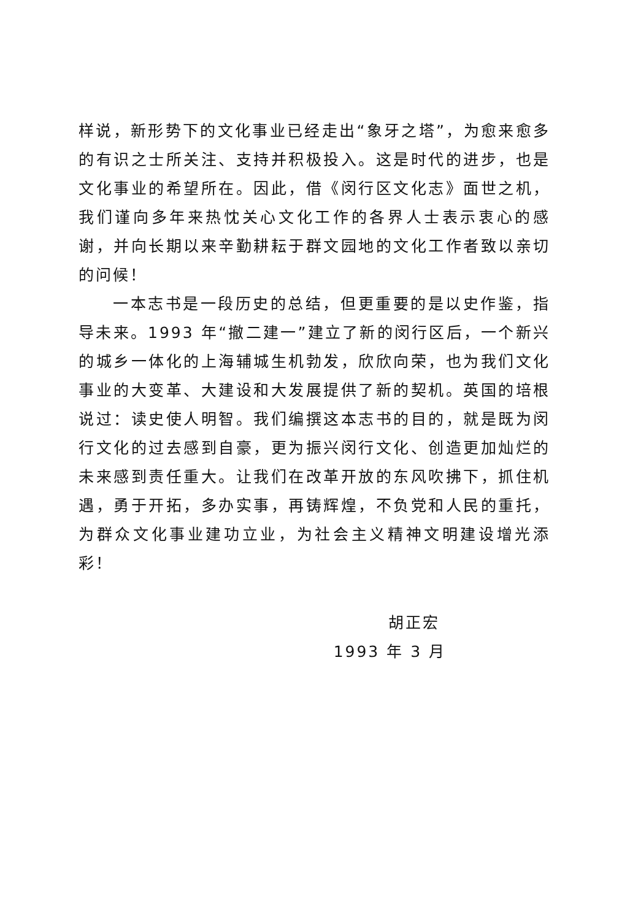样说，新形势下的文化事业已经走出“象牙之塔”，为愈来愈多的有识之士所关注、支持并积极投入。这是时代的进步，也是文化事业的希望所在。因此，借《闵行区文化志》面世之机，我们谨向多年来热忱关心文化工作的各界人士表示衷心的感谢，并向长期以来辛勤耕耘于群文园地的文化工作者致以亲切的问候！
一本志书是一段历史的总结，但更重要的是以史作鉴，指导未来。1993 年“撤二建一”建立了新的闵行区后，一个新兴的城乡一体化的上海辅城生机勃发，欣欣向荣，也为我们文化事业的大变革、大建设和大发展提供了新的契机。英国的培根说过：读史使人明智。我们编撰这本志书的目的，就是既为闵行文化的过去感到自豪，更为振兴闵行文化、创造更加灿烂的未来感到责任重大。让我们在改革开放的东风吹拂下，抓住机遇，勇于开拓，多办实事，再铸辉煌，不负党和人民的重托，为群众文化事业建功立业，为社会主义精神文明建设增光添彩！
胡正宏
1993 年 3 月